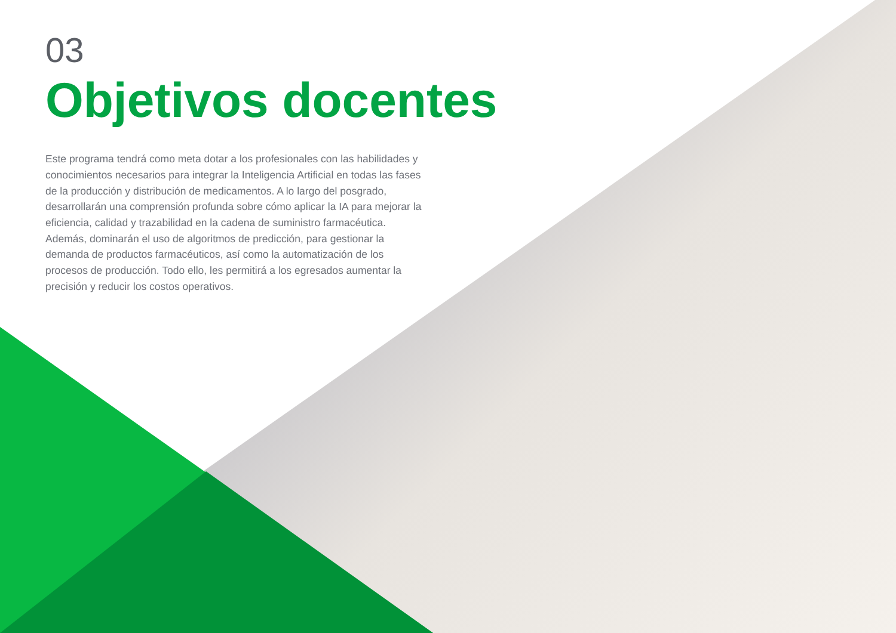03
Objetivos docentes
Este programa tendrá como meta dotar a los profesionales con las habilidades y conocimientos necesarios para integrar la Inteligencia Artificial en todas las fases de la producción y distribución de medicamentos. A lo largo del posgrado, desarrollarán una comprensión profunda sobre cómo aplicar la IA para mejorar la eficiencia, calidad y trazabilidad en la cadena de suministro farmacéutica. Además, dominarán el uso de algoritmos de predicción, para gestionar la demanda de productos farmacéuticos, así como la automatización de los procesos de producción. Todo ello, les permitirá a los egresados aumentar la precisión y reducir los costos operativos.